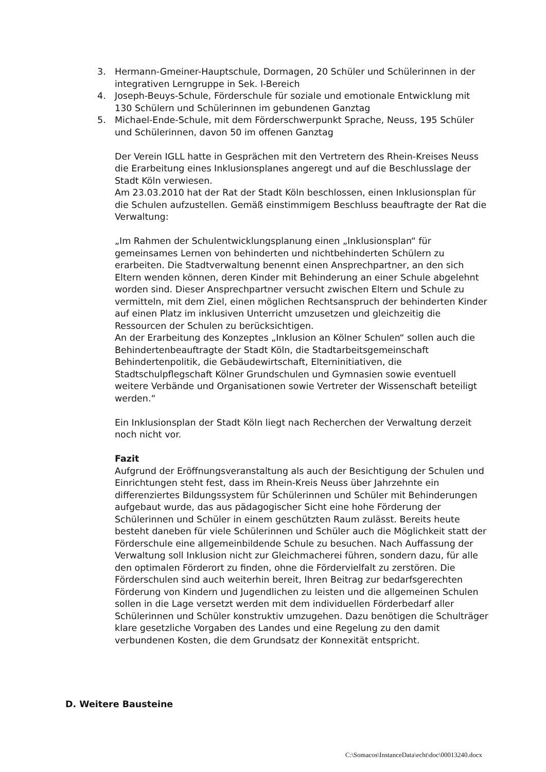3. Hermann-Gmeiner-Hauptschule, Dormagen, 20 Schüler und Schülerinnen in der integrativen Lerngruppe in Sek. I-Bereich
4. Joseph-Beuys-Schule, Förderschule für soziale und emotionale Entwicklung mit 130 Schülern und Schülerinnen im gebundenen Ganztag
5. Michael-Ende-Schule, mit dem Förderschwerpunkt Sprache, Neuss, 195 Schüler und Schülerinnen, davon 50 im offenen Ganztag
Der Verein IGLL hatte in Gesprächen mit den Vertretern des Rhein-Kreises Neuss die Erarbeitung eines Inklusionsplanes angeregt und auf die Beschlusslage der Stadt Köln verwiesen.
Am 23.03.2010 hat der Rat der Stadt Köln beschlossen, einen Inklusionsplan für die Schulen aufzustellen. Gemäß einstimmigem Beschluss beauftragte der Rat die Verwaltung:
„Im Rahmen der Schulentwicklungsplanung einen „Inklusionsplan“ für gemeinsames Lernen von behinderten und nichtbehinderten Schülern zu erarbeiten. Die Stadtverwaltung benennt einen Ansprechpartner, an den sich Eltern wenden können, deren Kinder mit Behinderung an einer Schule abgelehnt worden sind. Dieser Ansprechpartner versucht zwischen Eltern und Schule zu vermitteln, mit dem Ziel, einen möglichen Rechtsanspruch der behinderten Kinder auf einen Platz im inklusiven Unterricht umzusetzen und gleichzeitig die Ressourcen der Schulen zu berücksichtigen.
An der Erarbeitung des Konzeptes „Inklusion an Kölner Schulen“ sollen auch die Behindertenbeauftragte der Stadt Köln, die Stadtarbeitsgemeinschaft Behindertenpolitik, die Gebäudewirtschaft, Elterninitiativen, die Stadtschulpflegschaft Kölner Grundschulen und Gymnasien sowie eventuell weitere Verbände und Organisationen sowie Vertreter der Wissenschaft beteiligt werden.“
Ein Inklusionsplan der Stadt Köln liegt nach Recherchen der Verwaltung derzeit noch nicht vor.
Fazit
Aufgrund der Eröffnungsveranstaltung als auch der Besichtigung der Schulen und Einrichtungen steht fest, dass im Rhein-Kreis Neuss über Jahrzehnte ein differenziertes Bildungssystem für Schülerinnen und Schüler mit Behinderungen aufgebaut wurde, das aus pädagogischer Sicht eine hohe Förderung der Schülerinnen und Schüler in einem geschützten Raum zulässt. Bereits heute besteht daneben für viele Schülerinnen und Schüler auch die Möglichkeit statt der Förderschule eine allgemeinbildende Schule zu besuchen. Nach Auffassung der Verwaltung soll Inklusion nicht zur Gleichmacherei führen, sondern dazu, für alle den optimalen Förderort zu finden, ohne die Fördervielfalt zu zerstören. Die Förderschulen sind auch weiterhin bereit, Ihren Beitrag zur bedarfsgerechten Förderung von Kindern und Jugendlichen zu leisten und die allgemeinen Schulen sollen in die Lage versetzt werden mit dem individuellen Förderbedarf aller Schülerinnen und Schüler konstruktiv umzugehen. Dazu benötigen die Schulträger klare gesetzliche Vorgaben des Landes und eine Regelung zu den damit verbundenen Kosten, die dem Grundsatz der Konnexität entspricht.
D. Weitere Bausteine
C:\Somacos\InstanceData\echt\doc\00013240.docx